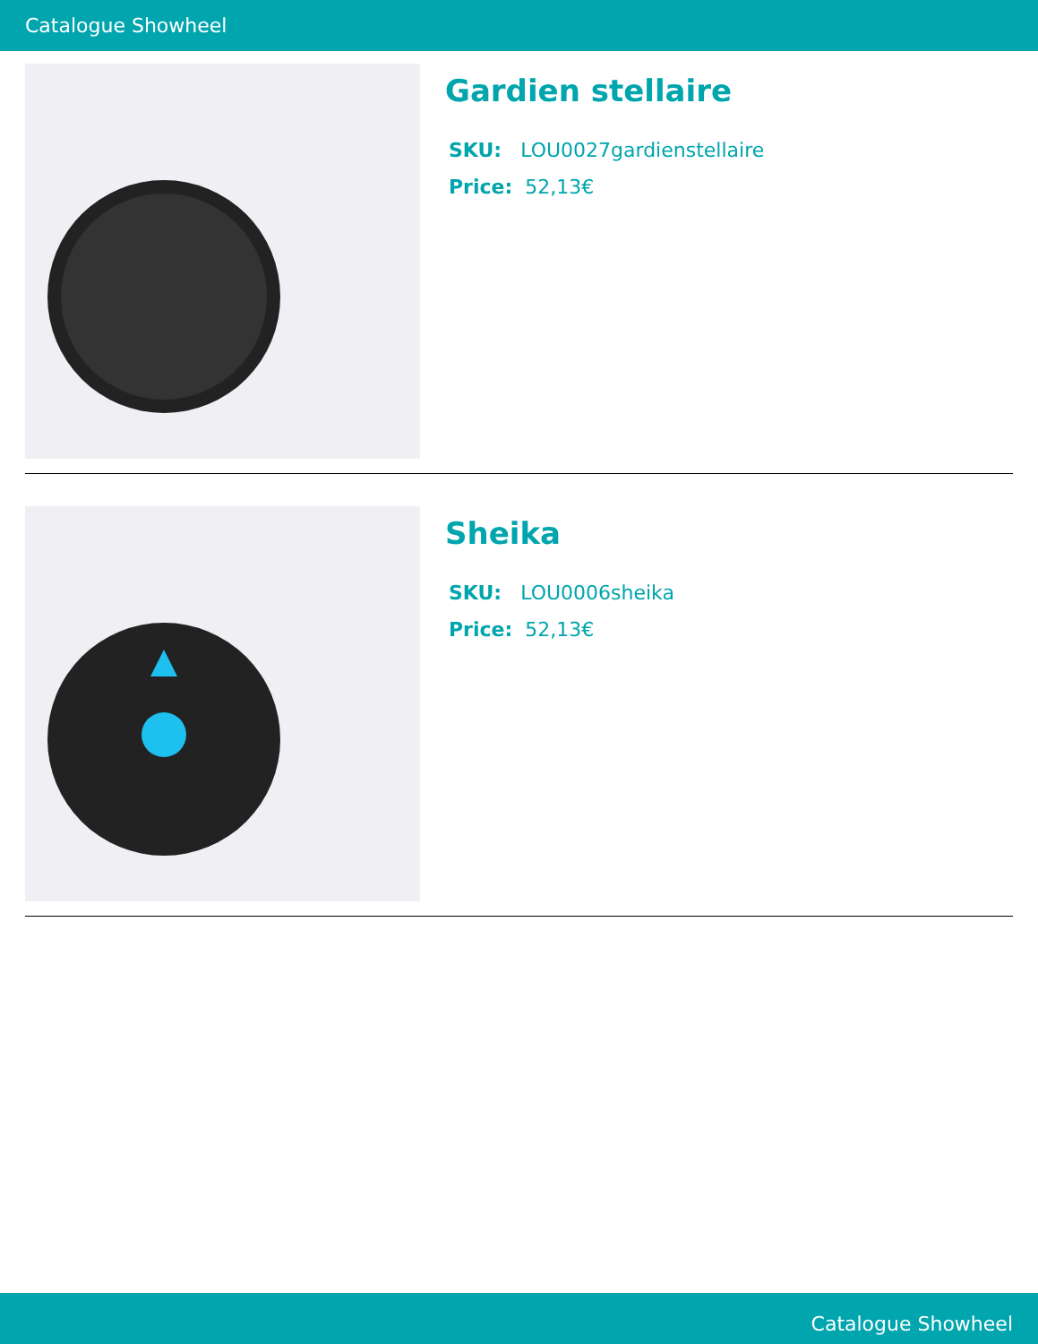Catalogue Showheel
Gardien stellaire
SKU: LOU0027gardienstellaire
Price: 52,13€
Sheika
SKU: LOU0006sheika
Price: 52,13€
Catalogue Showheel